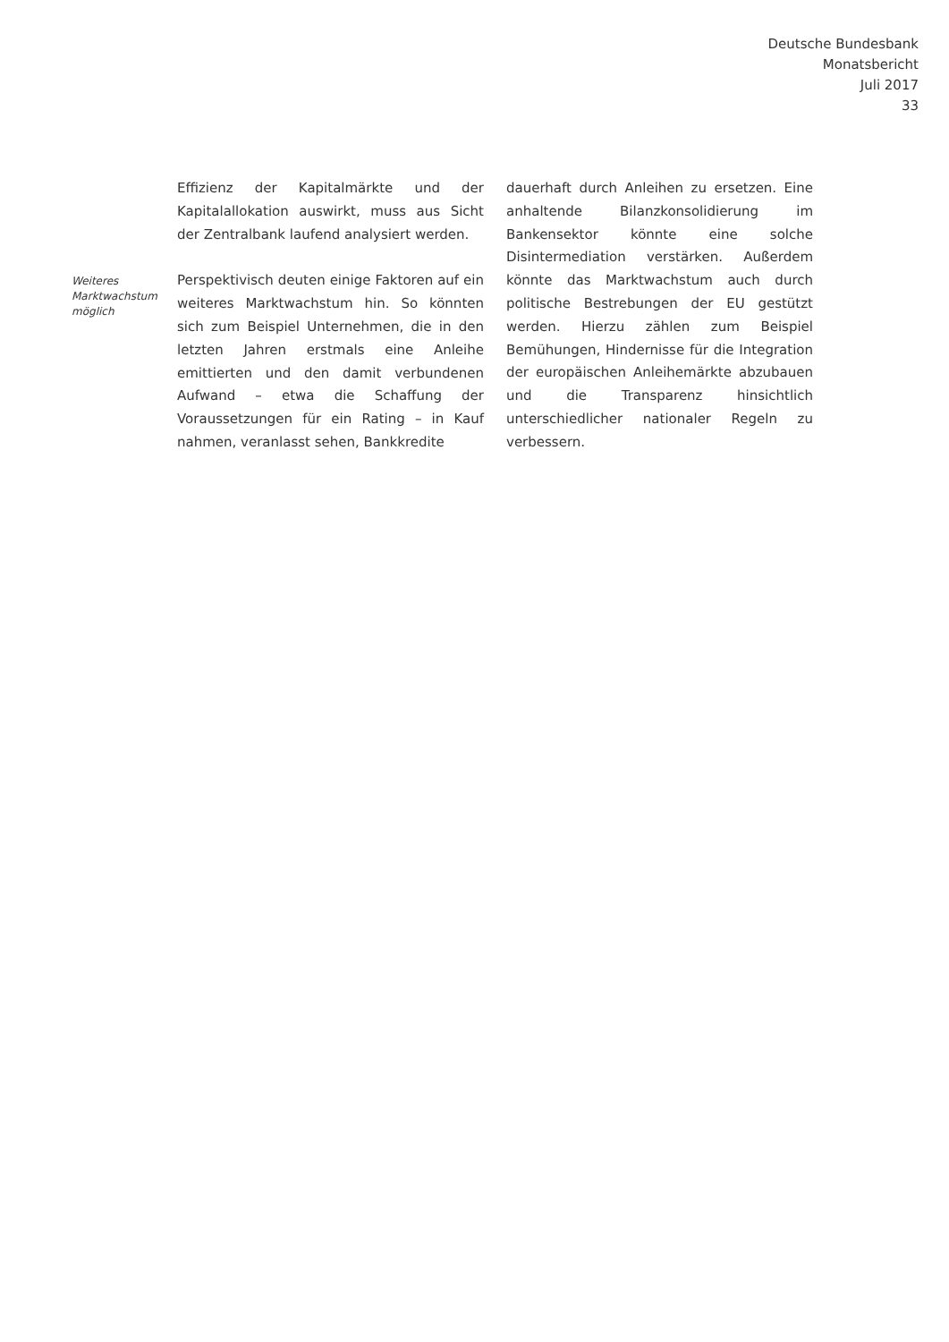Deutsche Bundesbank
Monatsbericht
Juli 2017
33
Weiteres
Marktwachstum
möglich
Effizienz der Kapitalmärkte und der Kapitalallokation auswirkt, muss aus Sicht der Zentralbank laufend analysiert werden.
Perspektivisch deuten einige Faktoren auf ein weiteres Marktwachstum hin. So könnten sich zum Beispiel Unternehmen, die in den letzten Jahren erstmals eine Anleihe emittierten und den damit verbundenen Aufwand – etwa die Schaffung der Voraussetzungen für ein Rating – in Kauf nahmen, veranlasst sehen, Bankkredite
dauerhaft durch Anleihen zu ersetzen. Eine anhaltende Bilanzkonsolidierung im Bankensektor könnte eine solche Disintermediation verstärken. Außerdem könnte das Marktwachstum auch durch politische Bestrebungen der EU gestützt werden. Hierzu zählen zum Beispiel Bemühungen, Hindernisse für die Integration der europäischen Anleihemärkte abzubauen und die Transparenz hinsichtlich unterschiedlicher nationaler Regeln zu verbessern.